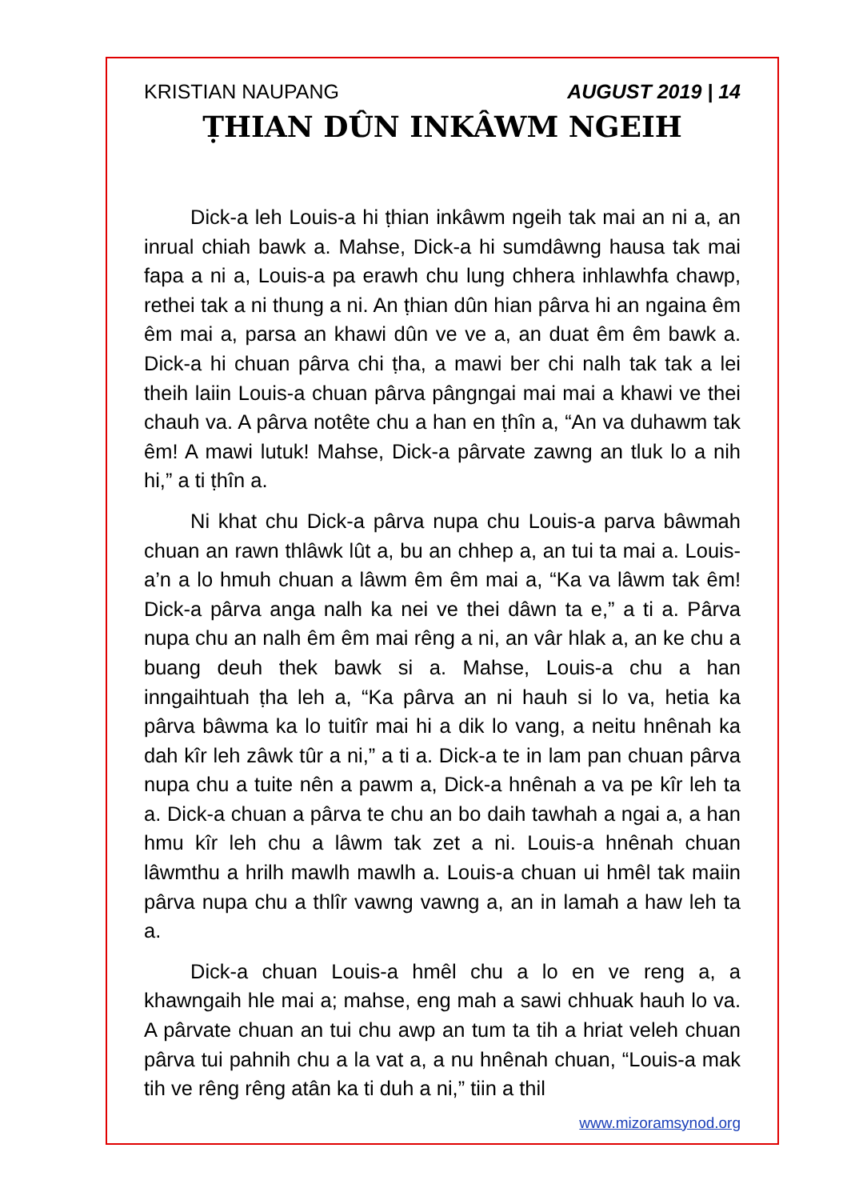KRISTIAN NAUPANG AUGUST 2019 | 14
ṬHIAN DÛN INKÂWM NGEIH
Dick-a leh Louis-a hi ṭhian inkâwm ngeih tak mai an ni a, an inrual chiah bawk a. Mahse, Dick-a hi sumdâwng hausa tak mai fapa a ni a, Louis-a pa erawh chu lung chhera inhlawhfa chawp, rethei tak a ni thung a ni. An ṭhian dûn hian pârva hi an ngaina êm êm mai a, parsa an khawi dûn ve ve a, an duat êm êm bawk a. Dick-a hi chuan pârva chi ṭha, a mawi ber chi nalh tak tak a lei theih laiin Louis-a chuan pârva pângngai mai mai a khawi ve thei chauh va. A pârva notête chu a han en ṭhîn a, “An va duhawm tak êm! A mawi lutuk! Mahse, Dick-a pârvate zawng an tluk lo a nih hi,” a ti ṭhîn a.
Ni khat chu Dick-a pârva nupa chu Louis-a parva bâwmah chuan an rawn thlâwk lût a, bu an chhep a, an tui ta mai a. Louis-a’n a lo hmuh chuan a lâwm êm êm mai a, “Ka va lâwm tak êm! Dick-a pârva anga nalh ka nei ve thei dâwn ta e,” a ti a. Pârva nupa chu an nalh êm êm mai rêng a ni, an vâr hlak a, an ke chu a buang deuh thek bawk si a. Mahse, Louis-a chu a han inngaihtuah ṭha leh a, “Ka pârva an ni hauh si lo va, hetia ka pârva bâwma ka lo tuitîr mai hi a dik lo vang, a neitu hnênah ka dah kîr leh zâwk tûr a ni,” a ti a. Dick-a te in lam pan chuan pârva nupa chu a tuite nên a pawm a, Dick-a hnênah a va pe kîr leh ta a. Dick-a chuan a pârva te chu an bo daih tawhah a ngai a, a han hmu kîr leh chu a lâwm tak zet a ni. Louis-a hnênah chuan lâwmthu a hrilh mawlh mawlh a. Louis-a chuan ui hmêl tak maiin pârva nupa chu a thlîr vawng vawng a, an in lamah a haw leh ta a.
Dick-a chuan Louis-a hmêl chu a lo en ve reng a, a khawngaih hle mai a; mahse, eng mah a sawi chhuak hauh lo va. A pârvate chuan an tui chu awp an tum ta tih a hriat veleh chuan pârva tui pahnih chu a la vat a, a nu hnênah chuan, “Louis-a mak tih ve rêng rêng atân ka ti duh a ni,” tiin a thil
www.mizoramsynod.org